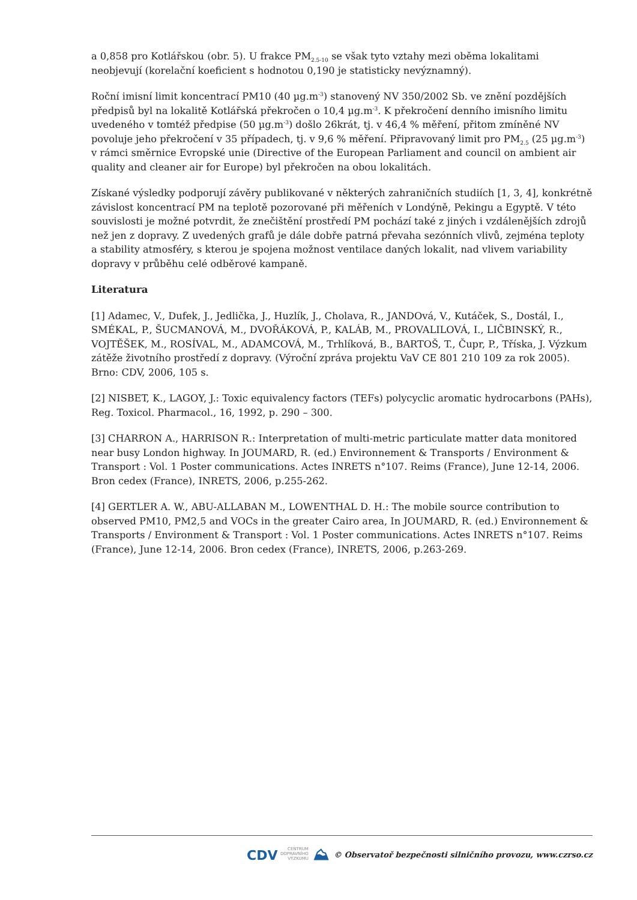a 0,858 pro Kotlářskou (obr. 5). U frakce PM<sub>2.5-10</sub> se však tyto vztahy mezi oběma lokalitami neobjevují (korelační koeficient s hodnotou 0,190 je statisticky nevýznamný).
Roční imisní limit koncentrací PM10 (40 µg.m<sup>-3</sup>) stanovený NV 350/2002 Sb. ve znění pozdějších předpisů byl na lokalitě Kotlářská překročen o 10,4 µg.m<sup>-3</sup>. K překročení denního imisního limitu uvedeného v tomtéž předpise (50 µg.m<sup>-3</sup>) došlo 26krát, tj. v 46,4 % měření, přitom zmíněné NV povoluje jeho překročení v 35 případech, tj. v 9,6 % měření. Připravovaný limit pro PM<sub>2.5</sub> (25 µg.m<sup>-3</sup>) v rámci směrnice Evropské unie (Directive of the European Parliament and council on ambient air quality and cleaner air for Europe) byl překročen na obou lokalitách.
Získané výsledky podporují závěry publikované v některých zahraničních studiích [1, 3, 4], konkrétně závislost koncentrací PM na teplotě pozorované při měřeních v Londýně, Pekingu a Egyptě. V této souvislosti je možné potvrdit, že znečištění prostředí PM pochází také z jiných i vzdálenějších zdrojů než jen z dopravy. Z uvedených grafů je dále dobře patrná převaha sezónních vlivů, zejména teploty a stability atmosféry, s kterou je spojena možnost ventilace daných lokalit, nad vlivem variability dopravy v průběhu celé odběrové kampaně.
Literatura
[1] Adamec, V., Dufek, J., Jedlička, J., Huzlík, J., Cholava, R., JANDOvá, V., Kutáček, S., Dostál, I., SMÉKAL, P., ŠUCMANOVÁ, M., DVOŘÁKOVÁ, P., KALÁB, M., PROVALILOVÁ, I., LIČBINSKÝ, R., VOJTĚŠEK, M., ROSÍVAL, M., ADAMCOVÁ, M., Trhlíková, B., BARTOŠ, T., Čupr, P., Tříska, J. Výzkum zátěže životního prostředí z dopravy. (Výroční zpráva projektu VaV CE 801 210 109 za rok 2005). Brno: CDV, 2006, 105 s.
[2] NISBET, K., LAGOY, J.: Toxic equivalency factors (TEFs) polycyclic aromatic hydrocarbons (PAHs), Reg. Toxicol. Pharmacol., 16, 1992, p. 290 – 300.
[3] CHARRON A., HARRISON R.: Interpretation of multi-metric particulate matter data monitored near busy London highway. In JOUMARD, R. (ed.) Environnement & Transports / Environment & Transport : Vol. 1 Poster communications. Actes INRETS n°107. Reims (France), June 12-14, 2006. Bron cedex (France), INRETS, 2006, p.255-262.
[4] GERTLER A. W., ABU-ALLABAN M., LOWENTHAL D. H.: The mobile source contribution to observed PM10, PM2,5 and VOCs in the greater Cairo area, In JOUMARD, R. (ed.) Environnement & Transports / Environment & Transport : Vol. 1 Poster communications. Actes INRETS n°107. Reims (France), June 12-14, 2006. Bron cedex (France), INRETS, 2006, p.263-269.
CDV CENTRUM
DOPRAVNÍHO
VÝZKUMU ⛰ © Observatoř bezpečnosti silničního provozu, www.czrso.cz